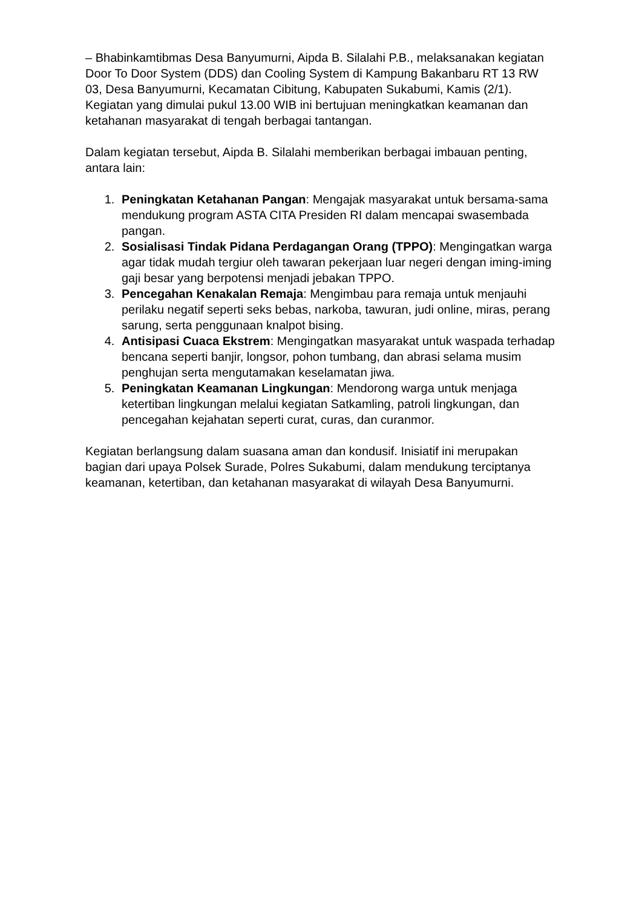– Bhabinkamtibmas Desa Banyumurni, Aipda B. Silalahi P.B., melaksanakan kegiatan Door To Door System (DDS) dan Cooling System di Kampung Bakanbaru RT 13 RW 03, Desa Banyumurni, Kecamatan Cibitung, Kabupaten Sukabumi, Kamis (2/1). Kegiatan yang dimulai pukul 13.00 WIB ini bertujuan meningkatkan keamanan dan ketahanan masyarakat di tengah berbagai tantangan.
Dalam kegiatan tersebut, Aipda B. Silalahi memberikan berbagai imbauan penting, antara lain:
1. Peningkatan Ketahanan Pangan: Mengajak masyarakat untuk bersama-sama mendukung program ASTA CITA Presiden RI dalam mencapai swasembada pangan.
2. Sosialisasi Tindak Pidana Perdagangan Orang (TPPO): Mengingatkan warga agar tidak mudah tergiur oleh tawaran pekerjaan luar negeri dengan iming-iming gaji besar yang berpotensi menjadi jebakan TPPO.
3. Pencegahan Kenakalan Remaja: Mengimbau para remaja untuk menjauhi perilaku negatif seperti seks bebas, narkoba, tawuran, judi online, miras, perang sarung, serta penggunaan knalpot bising.
4. Antisipasi Cuaca Ekstrem: Mengingatkan masyarakat untuk waspada terhadap bencana seperti banjir, longsor, pohon tumbang, dan abrasi selama musim penghujan serta mengutamakan keselamatan jiwa.
5. Peningkatan Keamanan Lingkungan: Mendorong warga untuk menjaga ketertiban lingkungan melalui kegiatan Satkamling, patroli lingkungan, dan pencegahan kejahatan seperti curat, curas, dan curanmor.
Kegiatan berlangsung dalam suasana aman dan kondusif. Inisiatif ini merupakan bagian dari upaya Polsek Surade, Polres Sukabumi, dalam mendukung terciptanya keamanan, ketertiban, dan ketahanan masyarakat di wilayah Desa Banyumurni.